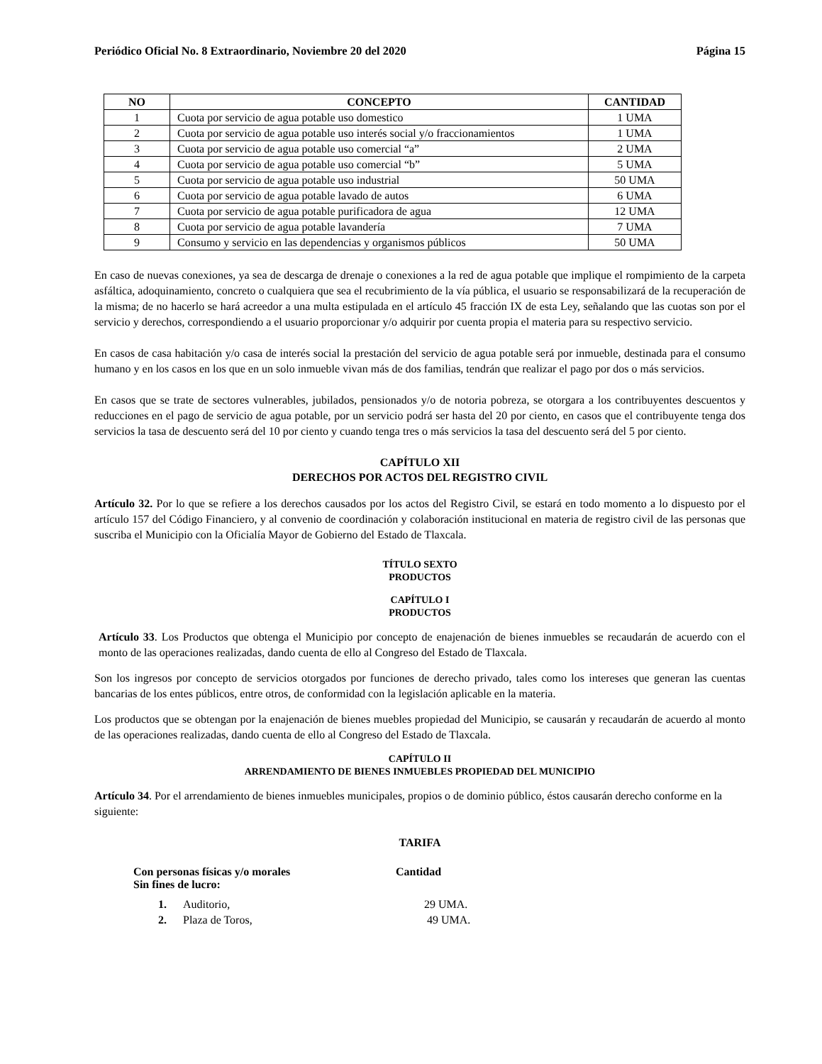Periódico Oficial No. 8 Extraordinario, Noviembre 20 del 2020 Página 15
| NO | CONCEPTO | CANTIDAD |
| --- | --- | --- |
| 1 | Cuota por servicio de agua potable uso domestico | 1 UMA |
| 2 | Cuota por servicio de agua potable uso interés social y/o fraccionamientos | 1 UMA |
| 3 | Cuota por servicio de agua potable uso comercial “a” | 2 UMA |
| 4 | Cuota por servicio de agua potable uso comercial “b” | 5 UMA |
| 5 | Cuota por servicio de agua potable uso industrial | 50 UMA |
| 6 | Cuota por servicio de agua potable lavado de autos | 6 UMA |
| 7 | Cuota por servicio de agua potable purificadora de agua | 12 UMA |
| 8 | Cuota por servicio de agua potable lavandería | 7 UMA |
| 9 | Consumo y servicio en las dependencias y organismos públicos | 50 UMA |
En caso de nuevas conexiones, ya sea de descarga de drenaje o conexiones a la red de agua potable que implique el rompimiento de la carpeta asfáltica, adoquinamiento, concreto o cualquiera que sea el recubrimiento de la vía pública, el usuario se responsabilizará de la recuperación de la misma; de no hacerlo se hará acreedor a una multa estipulada en el artículo 45 fracción IX de esta Ley, señalando que las cuotas son por el servicio y derechos, correspondiendo a el usuario proporcionar y/o adquirir por cuenta propia el materia para su respectivo servicio.
En casos de casa habitación y/o casa de interés social la prestación del servicio de agua potable será por inmueble, destinada para el consumo humano y en los casos en los que en un solo inmueble vivan más de dos familias, tendrán que realizar el pago por dos o más servicios.
En casos que se trate de sectores vulnerables, jubilados, pensionados y/o de notoria pobreza, se otorgara a los contribuyentes descuentos y reducciones en el pago de servicio de agua potable, por un servicio podrá ser hasta del 20 por ciento, en casos que el contribuyente tenga dos servicios la tasa de descuento será del 10 por ciento y cuando tenga tres o más servicios la tasa del descuento será del 5 por ciento.
CAPÍTULO XII
DERECHOS POR ACTOS DEL REGISTRO CIVIL
Artículo 32. Por lo que se refiere a los derechos causados por los actos del Registro Civil, se estará en todo momento a lo dispuesto por el artículo 157 del Código Financiero, y al convenio de coordinación y colaboración institucional en materia de registro civil de las personas que suscriba el Municipio con la Oficialía Mayor de Gobierno del Estado de Tlaxcala.
TÍTULO SEXTO
PRODUCTOS
CAPÍTULO I
PRODUCTOS
Artículo 33. Los Productos que obtenga el Municipio por concepto de enajenación de bienes inmuebles se recaudarán de acuerdo con el monto de las operaciones realizadas, dando cuenta de ello al Congreso del Estado de Tlaxcala.
Son los ingresos por concepto de servicios otorgados por funciones de derecho privado, tales como los intereses que generan las cuentas bancarias de los entes públicos, entre otros, de conformidad con la legislación aplicable en la materia.
Los productos que se obtengan por la enajenación de bienes muebles propiedad del Municipio, se causarán y recaudarán de acuerdo al monto de las operaciones realizadas, dando cuenta de ello al Congreso del Estado de Tlaxcala.
CAPÍTULO II
ARRENDAMIENTO DE BIENES INMUEBLES PROPIEDAD DEL MUNICIPIO
Artículo 34. Por el arrendamiento de bienes inmuebles municipales, propios o de dominio público, éstos causarán derecho conforme en la siguiente:
TARIFA
Con personas físicas y/o morales
Sin fines de lucro: Cantidad
1. Auditorio, 29 UMA.
2. Plaza de Toros, 49 UMA.